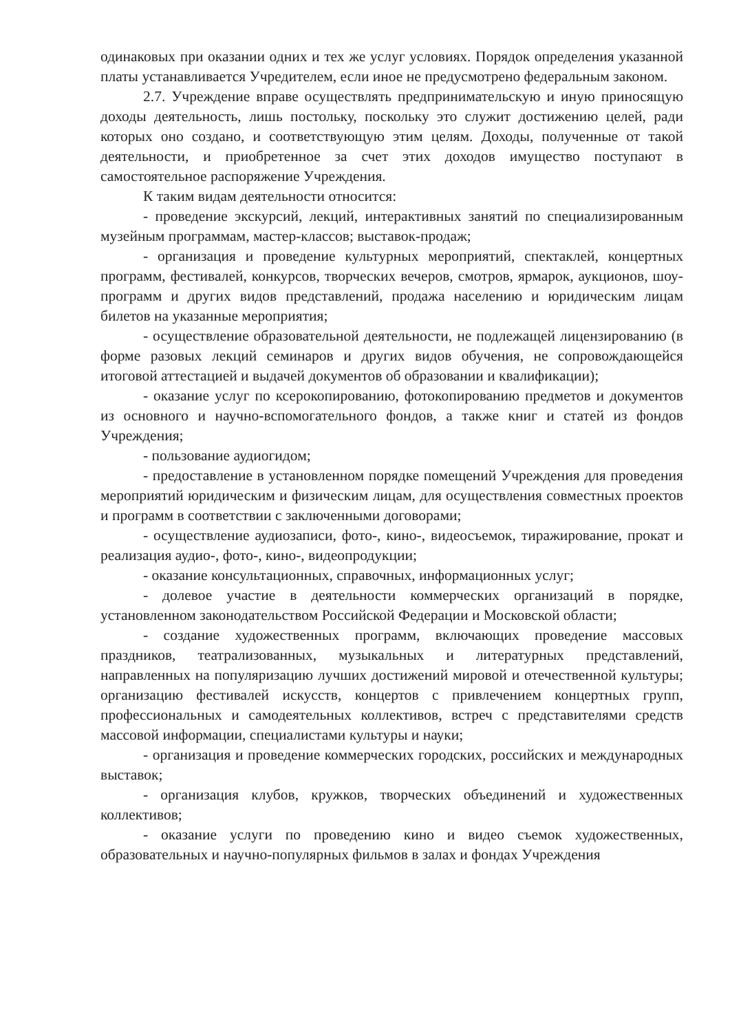одинаковых при оказании одних и тех же услуг условиях. Порядок определения указанной платы устанавливается Учредителем, если иное не предусмотрено федеральным законом.
2.7. Учреждение вправе осуществлять предпринимательскую и иную приносящую доходы деятельность, лишь постольку, поскольку это служит достижению целей, ради которых оно создано, и соответствующую этим целям. Доходы, полученные от такой деятельности, и приобретенное за счет этих доходов имущество поступают в самостоятельное распоряжение Учреждения.
К таким видам деятельности относится:
- проведение экскурсий, лекций, интерактивных занятий по специализированным музейным программам, мастер-классов; выставок-продаж;
- организация и проведение культурных мероприятий, спектаклей, концертных программ, фестивалей, конкурсов, творческих вечеров, смотров, ярмарок, аукционов, шоу-программ и других видов представлений, продажа населению и юридическим лицам билетов на указанные мероприятия;
- осуществление образовательной деятельности, не подлежащей лицензированию (в форме разовых лекций семинаров и других видов обучения, не сопровождающейся итоговой аттестацией и выдачей документов об образовании и квалификации);
- оказание услуг по ксерокопированию, фотокопированию предметов и документов из основного и научно-вспомогательного фондов, а также книг и статей из фондов Учреждения;
- пользование аудиогидом;
- предоставление в установленном порядке помещений Учреждения для проведения мероприятий юридическим и физическим лицам, для осуществления совместных проектов и программ в соответствии с заключенными договорами;
- осуществление аудиозаписи, фото-, кино-, видеосъемок, тиражирование, прокат и реализация аудио-, фото-, кино-, видеопродукции;
- оказание консультационных, справочных, информационных услуг;
- долевое участие в деятельности коммерческих организаций в порядке, установленном законодательством Российской Федерации и Московской области;
- создание художественных программ, включающих проведение массовых праздников, театрализованных, музыкальных и литературных представлений, направленных на популяризацию лучших достижений мировой и отечественной культуры; организацию фестивалей искусств, концертов с привлечением концертных групп, профессиональных и самодеятельных коллективов, встреч с представителями средств массовой информации, специалистами культуры и науки;
- организация и проведение коммерческих городских, российских и международных выставок;
- организация клубов, кружков, творческих объединений и художественных коллективов;
- оказание услуги по проведению кино и видео съемок художественных, образовательных и научно-популярных фильмов в залах и фондах Учреждения